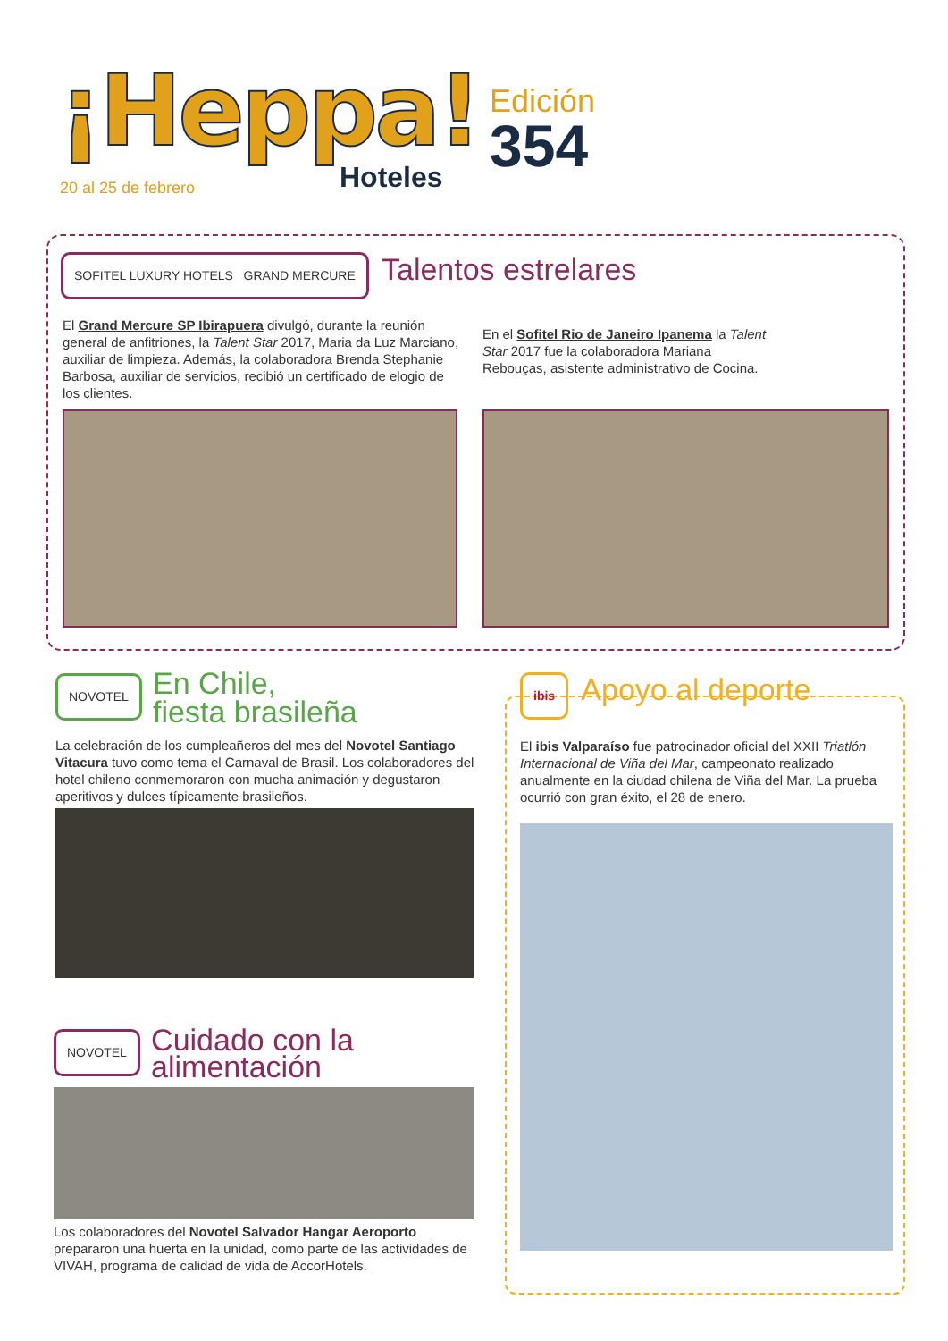¡Heppa!
Hoteles
Edición
354
20 al 25 de febrero
SOFITEL LUXURY HOTELS GRAND MERCURE
Talentos estrelares
El Grand Mercure SP Ibirapuera divulgó, durante la reunión general de anfitriones, la Talent Star 2017, Maria da Luz Marciano, auxiliar de limpieza. Además, la colaboradora Brenda Stephanie Barbosa, auxiliar de servicios, recibió un certificado de elogio de los clientes.
En el Sofitel Rio de Janeiro Ipanema la Talent Star 2017 fue la colaboradora Mariana Rebouças, asistente administrativo de Cocina.
NOVOTEL
En Chile,
fiesta brasileña
La celebración de los cumpleañeros del mes del Novotel Santiago Vitacura tuvo como tema el Carnaval de Brasil. Los colaboradores del hotel chileno conmemoraron con mucha animación y degustaron aperitivos y dulces típicamente brasileños.
NOVOTEL
Cuidado con la
alimentación
Los colaboradores del Novotel Salvador Hangar Aeroporto prepararon una huerta en la unidad, como parte de las actividades de VIVAH, programa de calidad de vida de AccorHotels.
ibis
Apoyo al deporte
El ibis Valparaíso fue patrocinador oficial del XXII Triatlón Internacional de Viña del Mar, campeonato realizado anualmente en la ciudad chilena de Viña del Mar. La prueba ocurrió con gran éxito, el 28 de enero.